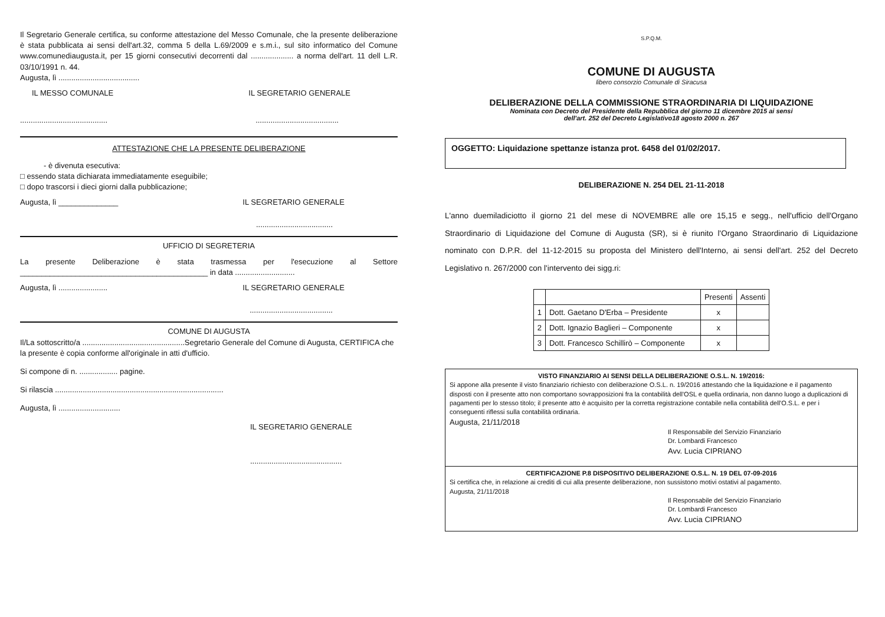Il Segretario Generale certifica, su conforme attestazione del Messo Comunale, che la presente deliberazione è stata pubblicata ai sensi dell'art.32, comma 5 della L.69/2009 e s.m.i., sul sito informatico del Comune www.comunediaugusta.it, per 15 giorni consecutivi decorrenti dal .................... a norma dell'art. 11 dell L.R. 03/10/1991 n. 44.
Augusta, lì ......................................
IL MESSO COMUNALE IL SEGRETARIO GENERALE
................................................................................
ATTESTAZIONE CHE LA PRESENTE DELIBERAZIONE
- è divenuta esecutiva:
□ essendo stata dichiarata immediatamente eseguibile;
□ dopo trascorsi i dieci giorni dalla pubblicazione;
Augusta, lì ______________ IL SEGRETARIO GENERALE
....................................
UFFICIO DI SEGRETERIA
La presente Deliberazione è stata trasmessa per l'esecuzione al Settore ____________________________________________ in data ............................
Augusta, lì ....................... IL SEGRETARIO GENERALE
.......................................
COMUNE DI AUGUSTA
Il/La sottoscritto/a ................................................Segretario Generale del Comune di Augusta, CERTIFICA che la presente è copia conforme all'originale in atti d'ufficio.
Si compone di n. .................. pagine.
Si rilascia ...............................................................................
Augusta, lì .............................
IL SEGRETARIO GENERALE
...........................................
S.P.Q.M.
COMUNE DI AUGUSTA
libero consorzio Comunale di Siracusa
DELIBERAZIONE DELLA COMMISSIONE STRAORDINARIA DI LIQUIDAZIONE
Nominata con Decreto del Presidente della Repubblica del giorno 11 dicembre 2015 ai sensi
dell'art. 252 del Decreto Legislativo18 agosto 2000 n. 267
OGGETTO: Liquidazione spettanze istanza prot. 6458 del 01/02/2017.
DELIBERAZIONE N. 254 DEL 21-11-2018
L'anno duemiladiciotto il giorno 21 del mese di NOVEMBRE alle ore 15,15 e segg., nell'ufficio dell'Organo Straordinario di Liquidazione del Comune di Augusta (SR), si è riunito l'Organo Straordinario di Liquidazione nominato con D.P.R. del 11-12-2015 su proposta del Ministero dell'Interno, ai sensi dell'art. 252 del Decreto Legislativo n. 267/2000 con l'intervento dei sigg.ri:
| | | Presenti | Assenti |
| --- | --- | --- | --- |
| 1 | Dott. Gaetano D'Erba – Presidente | x | |
| 2 | Dott. Ignazio Baglieri – Componente | x | |
| 3 | Dott. Francesco Schillirò – Componente | x | |
VISTO FINANZIARIO AI SENSI DELLA DELIBERAZIONE O.S.L. N. 19/2016:
Si appone alla presente il visto finanziario richiesto con deliberazione O.S.L. n. 19/2016 attestando che la liquidazione e il pagamento disposti con il presente atto non comportano sovrapposizioni fra la contabilità dell'OSL e quella ordinaria, non danno luogo a duplicazioni di pagamenti per lo stesso titolo; il presente atto è acquisito per la corretta registrazione contabile nella contabilità dell'O.S.L. e per i conseguenti riflessi sulla contabilità ordinaria.
Augusta, 21/11/2018
Il Responsabile del Servizio Finanziario
Dr. Lombardi Francesco
Avv. Lucia CIPRIANO
CERTIFICAZIONE P.8 DISPOSITIVO DELIBERAZIONE O.S.L. N. 19 DEL 07-09-2016
Si certifica che, in relazione ai crediti di cui alla presente deliberazione, non sussistono motivi ostativi al pagamento.
Augusta, 21/11/2018
Il Responsabile del Servizio Finanziario
Dr. Lombardi Francesco
Avv. Lucia CIPRIANO